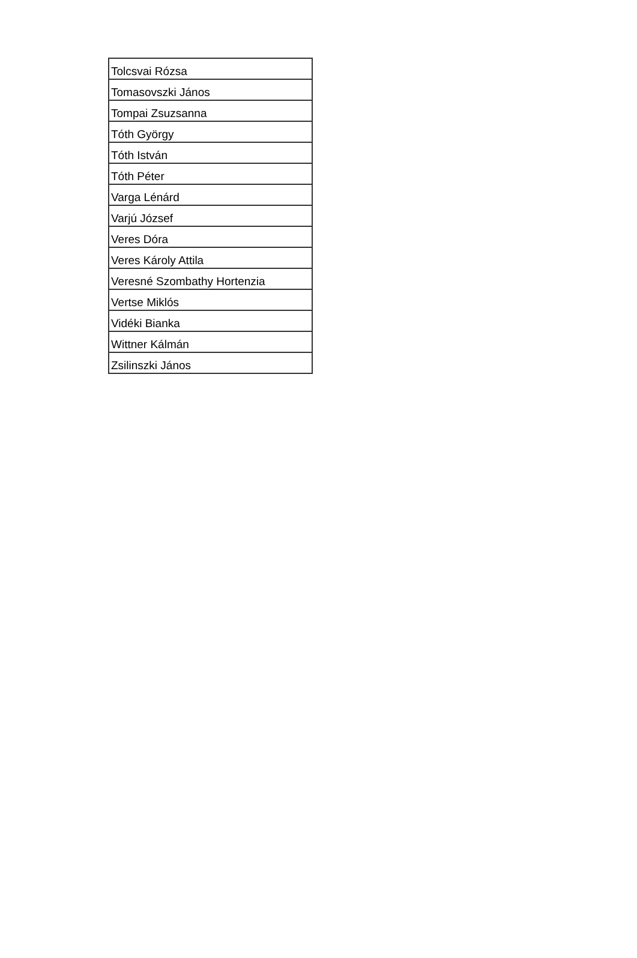| Tolcsvai Rózsa |
| Tomasovszki János |
| Tompai Zsuzsanna |
| Tóth György |
| Tóth István |
| Tóth Péter |
| Varga Lénárd |
| Varjú József |
| Veres Dóra |
| Veres Károly Attila |
| Veresné Szombathy Hortenzia |
| Vertse Miklós |
| Vidéki Bianka |
| Wittner Kálmán |
| Zsilinszki János |